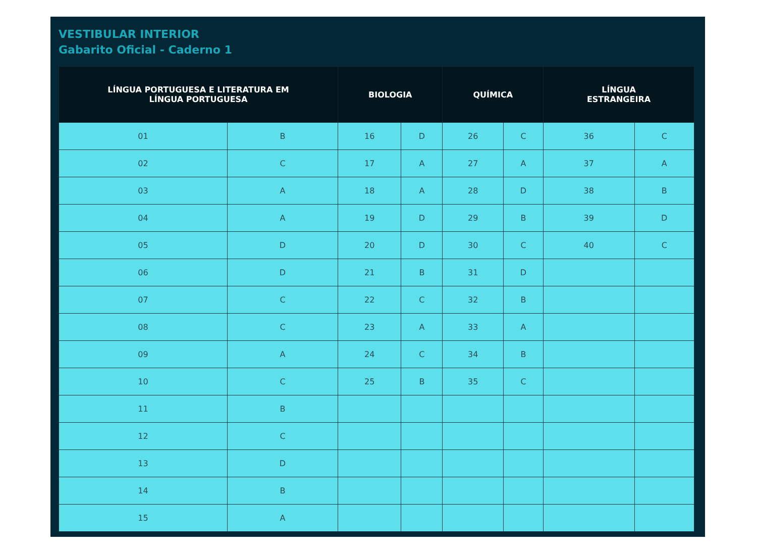VESTIBULAR INTERIOR
Gabarito Oficial - Caderno 1
| LÍNGUA PORTUGUESA E LITERATURA EM LÍNGUA PORTUGUESA | | BIOLOGIA | | QUÍMICA | | LÍNGUA ESTRANGEIRA | |
| --- | --- | --- | --- | --- | --- | --- | --- |
| 01 | B | 16 | D | 26 | C | 36 | C |
| 02 | C | 17 | A | 27 | A | 37 | A |
| 03 | A | 18 | A | 28 | D | 38 | B |
| 04 | A | 19 | D | 29 | B | 39 | D |
| 05 | D | 20 | D | 30 | C | 40 | C |
| 06 | D | 21 | B | 31 | D | | |
| 07 | C | 22 | C | 32 | B | | |
| 08 | C | 23 | A | 33 | A | | |
| 09 | A | 24 | C | 34 | B | | |
| 10 | C | 25 | B | 35 | C | | |
| 11 | B | | | | | | |
| 12 | C | | | | | | |
| 13 | D | | | | | | |
| 14 | B | | | | | | |
| 15 | A | | | | | | |